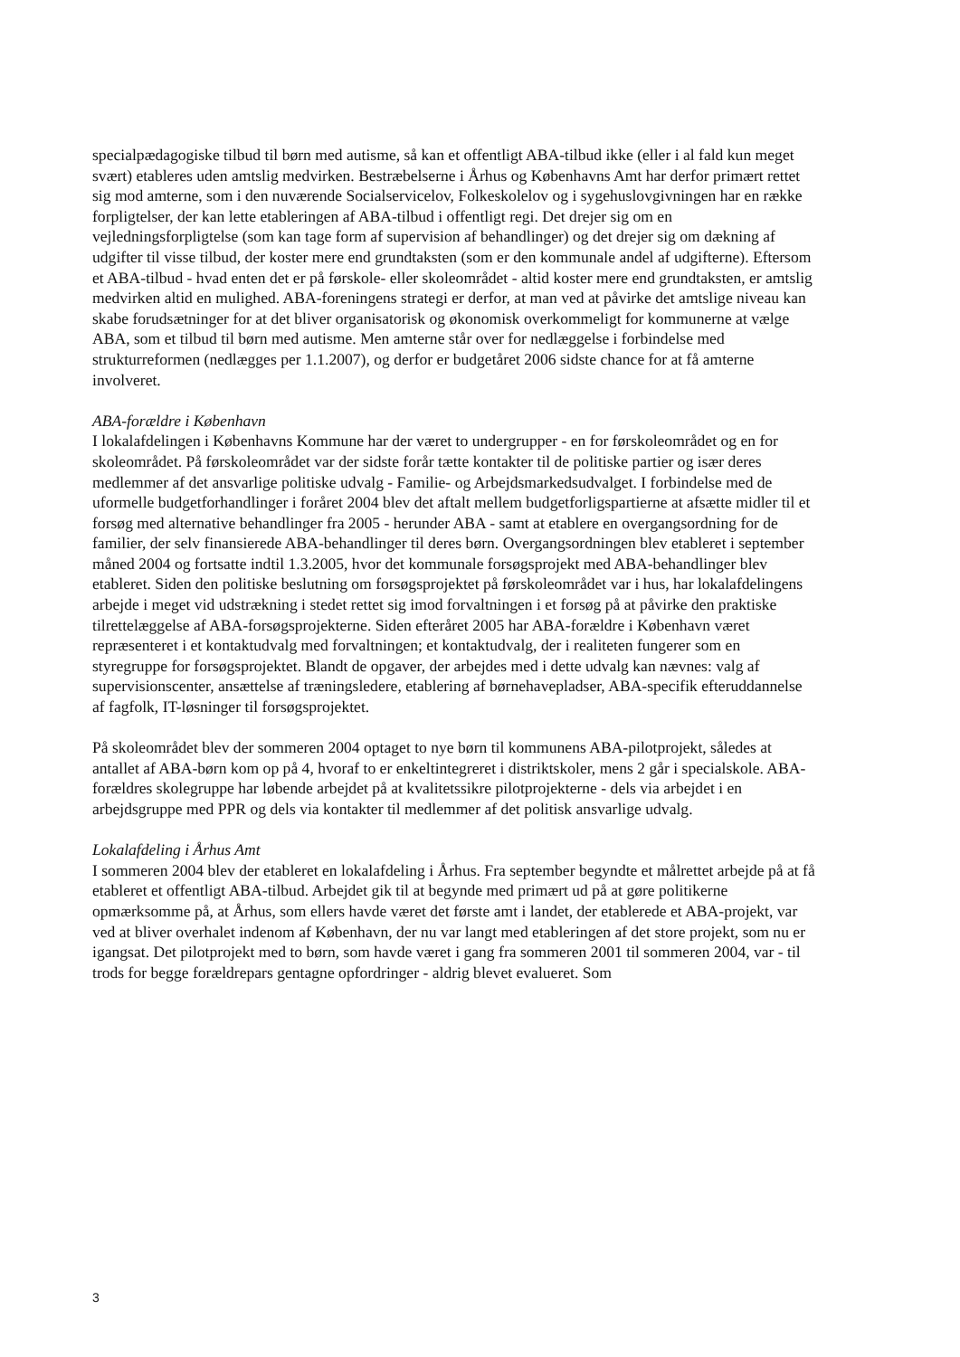specialpædagogiske tilbud til børn med autisme, så kan et offentligt ABA-tilbud ikke (eller i al fald kun meget svært) etableres uden amtslig medvirken. Bestræbelserne i Århus og Københavns Amt har derfor primært rettet sig mod amterne, som i den nuværende Socialservicelov, Folkeskolelov og i sygehuslovgivningen har en række forpligtelser, der kan lette etableringen af ABA-tilbud i offentligt regi. Det drejer sig om en vejledningsforpligtelse (som kan tage form af supervision af behandlinger) og det drejer sig om dækning af udgifter til visse tilbud, der koster mere end grundtaksten (som er den kommunale andel af udgifterne). Eftersom et ABA-tilbud - hvad enten det er på førskole- eller skoleområdet - altid koster mere end grundtaksten, er amtslig medvirken altid en mulighed. ABA-foreningens strategi er derfor, at man ved at påvirke det amtslige niveau kan skabe forudsætninger for at det bliver organisatorisk og økonomisk overkommeligt for kommunerne at vælge ABA, som et tilbud til børn med autisme. Men amterne står over for nedlæggelse i forbindelse med strukturreformen (nedlægges per 1.1.2007), og derfor er budgetåret 2006 sidste chance for at få amterne involveret.
ABA-forældre i København
I lokalafdelingen i Københavns Kommune har der været to undergrupper - en for førskoleområdet og en for skoleområdet. På førskoleområdet var der sidste forår tætte kontakter til de politiske partier og især deres medlemmer af det ansvarlige politiske udvalg - Familie- og Arbejdsmarkedsudvalget. I forbindelse med de uformelle budgetforhandlinger i foråret 2004 blev det aftalt mellem budgetforligspartierne at afsætte midler til et forsøg med alternative behandlinger fra 2005 - herunder ABA - samt at etablere en overgangsordning for de familier, der selv finansierede ABA-behandlinger til deres børn. Overgangsordningen blev etableret i september måned 2004 og fortsatte indtil 1.3.2005, hvor det kommunale forsøgsprojekt med ABA-behandlinger blev etableret. Siden den politiske beslutning om forsøgsprojektet på førskoleområdet var i hus, har lokalafdelingens arbejde i meget vid udstrækning i stedet rettet sig imod forvaltningen i et forsøg på at påvirke den praktiske tilrettelæggelse af ABA-forsøgsprojekterne. Siden efteråret 2005 har ABA-forældre i København været repræsenteret i et kontaktudvalg med forvaltningen; et kontaktudvalg, der i realiteten fungerer som en styregruppe for forsøgsprojektet. Blandt de opgaver, der arbejdes med i dette udvalg kan nævnes: valg af supervisionscenter, ansættelse af træningsledere, etablering af børnehavepladser, ABA-specifik efteruddannelse af fagfolk, IT-løsninger til forsøgsprojektet.
På skoleområdet blev der sommeren 2004 optaget to nye børn til kommunens ABA-pilotprojekt, således at antallet af ABA-børn kom op på 4, hvoraf to er enkeltintegreret i distriktskoler, mens 2 går i specialskole. ABA-forældres skolegruppe har løbende arbejdet på at kvalitetssikre pilotprojekterne - dels via arbejdet i en arbejdsgruppe med PPR og dels via kontakter til medlemmer af det politisk ansvarlige udvalg.
Lokalafdeling i Århus Amt
I sommeren 2004 blev der etableret en lokalafdeling i Århus. Fra september begyndte et målrettet arbejde på at få etableret et offentligt ABA-tilbud. Arbejdet gik til at begynde med primært ud på at gøre politikerne opmærksomme på, at Århus, som ellers havde været det første amt i landet, der etablerede et ABA-projekt, var ved at bliver overhalet indenom af København, der nu var langt med etableringen af det store projekt, som nu er igangsat. Det pilotprojekt med to børn, som havde været i gang fra sommeren 2001 til sommeren 2004, var - til trods for begge forældrepars gentagne opfordringer - aldrig blevet evalueret. Som
3